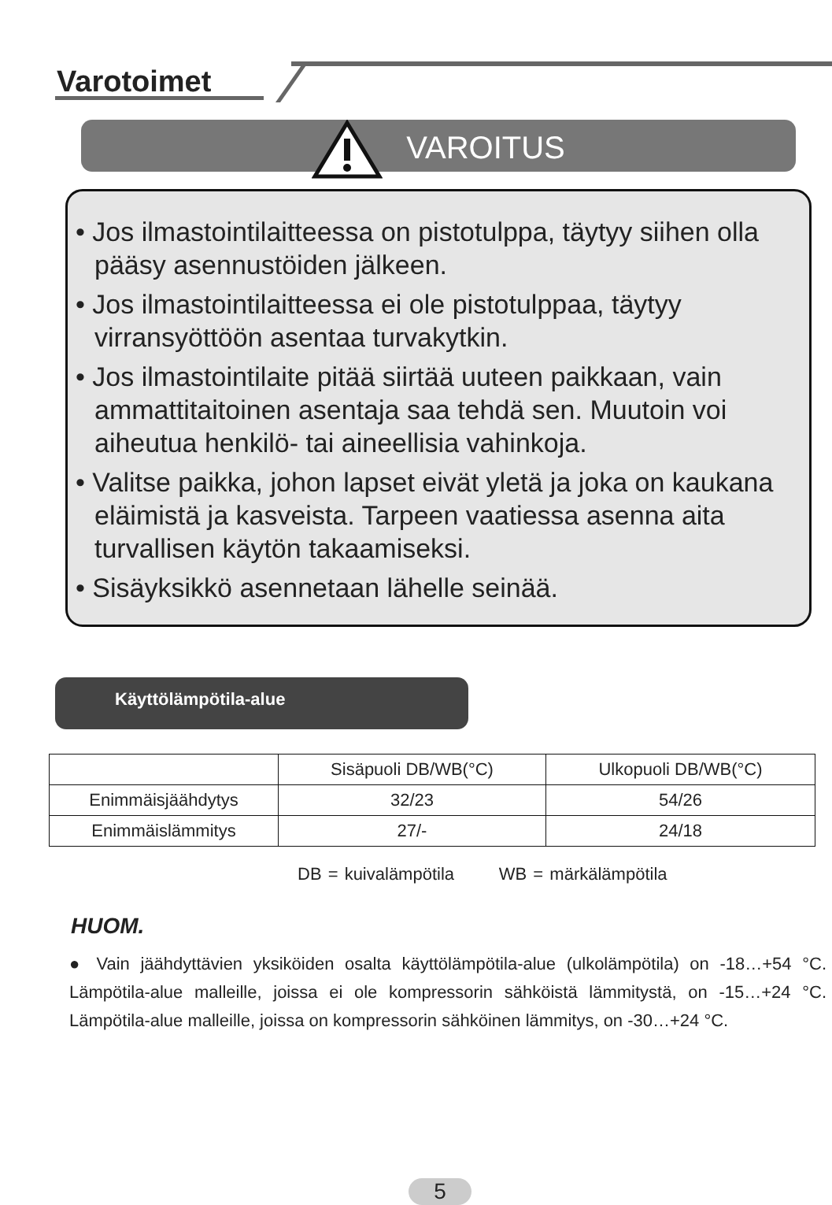Varotoimet
VAROITUS
• Jos ilmastointilaitteessa on pistotulppa, täytyy siihen olla pääsy asennustöiden jälkeen.
• Jos ilmastointilaitteessa ei ole pistotulppaa, täytyy virransyöttöön asentaa turvakytkin.
• Jos ilmastointilaite pitää siirtää uuteen paikkaan, vain ammattitaitoinen asentaja saa tehdä sen. Muutoin voi aiheutua henkilö- tai aineellisia vahinkoja.
• Valitse paikka, johon lapset eivät yletä ja joka on kaukana eläimistä ja kasveista. Tarpeen vaatiessa asenna aita turvallisen käytön takaamiseksi.
• Sisäyksikkö asennetaan lähelle seinää.
Käyttölämpötila-alue
| | Sisäpuoli DB/WB(°C) | Ulkopuoli DB/WB(°C) |
| --- | --- | --- |
| Enimmäisjäähdytys | 32/23 | 54/26 |
| Enimmäislämmitys | 27/- | 24/18 |
DB = kuivalämpötila WB = märkälämpötila
HUOM.
● Vain jäähdyttävien yksiköiden osalta käyttölämpötila-alue (ulkolämpötila) on -18…+54 °C. Lämpötila-alue malleille, joissa ei ole kompressorin sähköistä lämmitystä, on -15…+24 °C. Lämpötila-alue malleille, joissa on kompressorin sähköinen lämmitys, on -30…+24 °C.
5